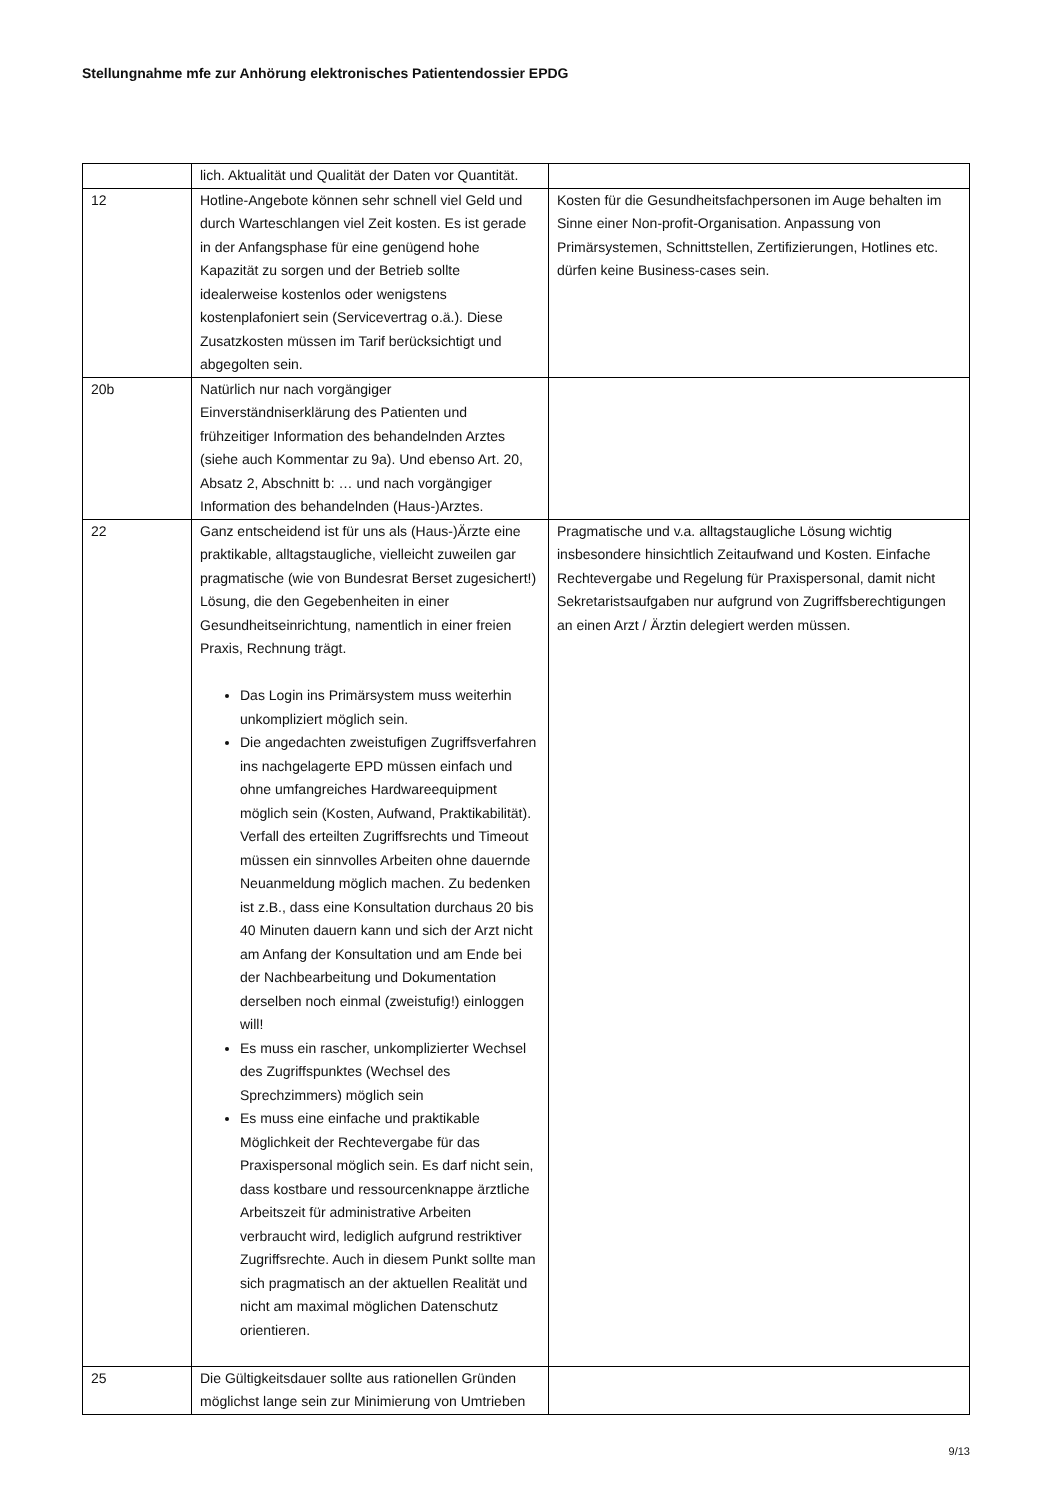Stellungnahme mfe zur Anhörung elektronisches Patientendossier EPDG
| | lich. Aktualität und Qualität der Daten vor Quantität. | |
| 12 | Hotline-Angebote können sehr schnell viel Geld und durch Warteschlangen viel Zeit kosten. Es ist gerade in der Anfangsphase für eine genügend hohe Kapazität zu sorgen und der Betrieb sollte idealerweise kostenlos oder wenigstens kostenplafoniert sein (Servicevertrag o.ä.). Diese Zusatzkosten müssen im Tarif berücksichtigt und abgegolten sein. | Kosten für die Gesundheitsfachpersonen im Auge behalten im Sinne einer Non-profit-Organisation. Anpassung von Primärsystemen, Schnittstellen, Zertifizierungen, Hotlines etc. dürfen keine Business-cases sein. |
| 20b | Natürlich nur nach vorgängiger Einverständniserklärung des Patienten und frühzeitiger Information des behandelnden Arztes (siehe auch Kommentar zu 9a). Und ebenso Art. 20, Absatz 2, Abschnitt b: … und nach vorgängiger Information des behandelnden (Haus-)Arztes. | |
| 22 | Ganz entscheidend ist für uns als (Haus-)Ärzte eine praktikable, alltagstaugliche, vielleicht zuweilen gar pragmatische (wie von Bundesrat Berset zugesichert!) Lösung, die den Gegebenheiten in einer Gesundheitseinrichtung, namentlich in einer freien Praxis, Rechnung trägt. Das Login ins Primärsystem muss weiterhin unkompliziert möglich sein. Die angedachten zweistufigen Zugriffsverfahren ins nachgelagerte EPD müssen einfach und ohne umfangreiches Hardwareequipment möglich sein (Kosten, Aufwand, Praktikabilität). Verfall des erteilten Zugriffsrechts und Timeout müssen ein sinnvolles Arbeiten ohne dauernde Neuanmeldung möglich machen. Zu bedenken ist z.B., dass eine Konsultation durchaus 20 bis 40 Minuten dauern kann und sich der Arzt nicht am Anfang der Konsultation und am Ende bei der Nachbearbeitung und Dokumentation derselben noch einmal (zweistufig!) einloggen will! Es muss ein rascher, unkomplizierter Wechsel des Zugriffspunktes (Wechsel des Sprechzimmers) möglich sein Es muss eine einfache und praktikable Möglichkeit der Rechtevergabe für das Praxispersonal möglich sein. Es darf nicht sein, dass kostbare und ressourcenknappe ärztliche Arbeitszeit für administrative Arbeiten verbraucht wird, lediglich aufgrund restriktiver Zugriffsrechte. Auch in diesem Punkt sollte man sich pragmatisch an der aktuellen Realität und nicht am maximal möglichen Datenschutz orientieren. | Pragmatische und v.a. alltagstaugliche Lösung wichtig insbesondere hinsichtlich Zeitaufwand und Kosten. Einfache Rechtevergabe und Regelung für Praxispersonal, damit nicht Sekretaristsaufgaben nur aufgrund von Zugriffsberechtigungen an einen Arzt / Ärztin delegiert werden müssen. |
| 25 | Die Gültigkeitsdauer sollte aus rationellen Gründen möglichst lange sein zur Minimierung von Umtrieben | |
9/13